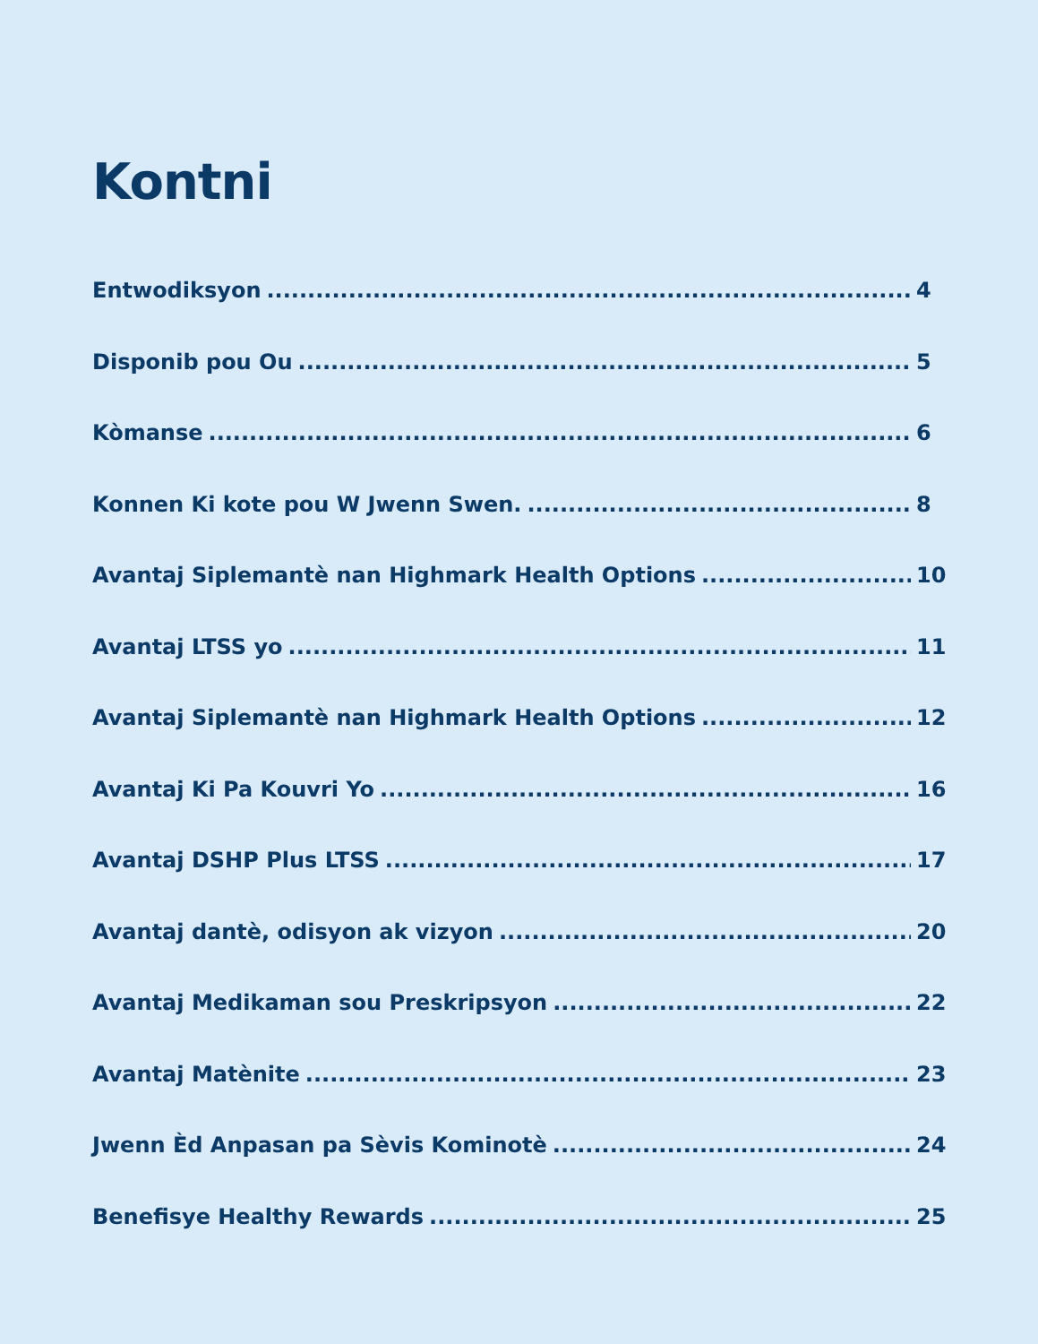Kontni
Entwodiksyon 4
Disponib pou Ou 5
Kòmanse 6
Konnen Ki kote pou W Jwenn Swen. 8
Avantaj Siplemantè nan Highmark Health Options 10
Avantaj LTSS yo 11
Avantaj Siplemantè nan Highmark Health Options 12
Avantaj Ki Pa Kouvri Yo 16
Avantaj DSHP Plus LTSS 17
Avantaj dantè, odisyon ak vizyon 20
Avantaj Medikaman sou Preskripsyon 22
Avantaj Matènite 23
Jwenn Èd Anpasan pa Sèvis Kominotè 24
Benefisye Healthy Rewards 25